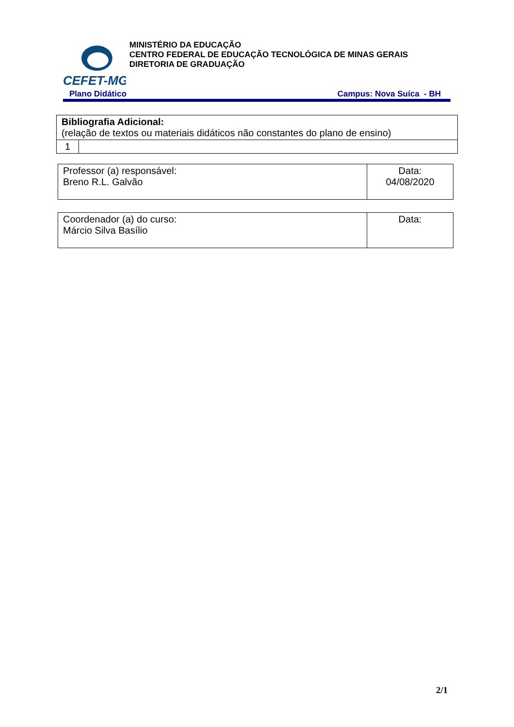CEFET-MG
MINISTÉRIO DA EDUCAÇÃO
CENTRO FEDERAL DE EDUCAÇÃO TECNOLÓGICA DE MINAS GERAIS
DIRETORIA DE GRADUAÇÃO
Plano Didático Campus: Nova Suíca - BH
| Bibliografia Adicional: (relação de textos ou materiais didáticos não constantes do plano de ensino) | |
| 1 | |
| Professor (a) responsável: Breno R.L. Galvão | Data: 04/08/2020 |
| Coordenador (a) do curso: Márcio Silva Basílio | Data: |
2/1